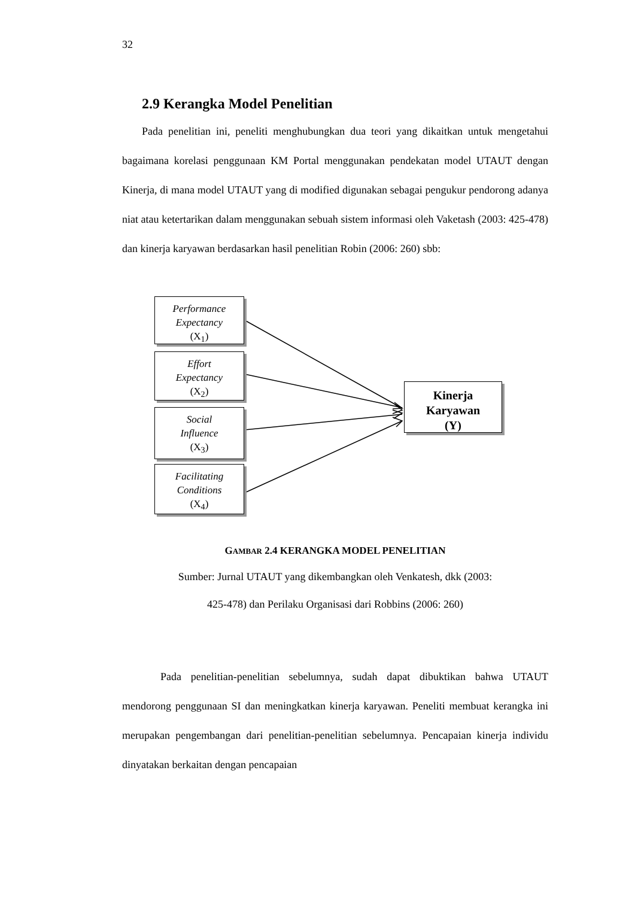32
2.9 Kerangka Model Penelitian
Pada penelitian ini, peneliti menghubungkan dua teori yang dikaitkan untuk mengetahui bagaimana korelasi penggunaan KM Portal menggunakan pendekatan model UTAUT dengan Kinerja, di mana model UTAUT yang di modified digunakan sebagai pengukur pendorong adanya niat atau ketertarikan dalam menggunakan sebuah sistem informasi oleh Vaketash (2003: 425-478) dan kinerja karyawan berdasarkan hasil penelitian Robin (2006: 260) sbb:
Performance
Expectancy
(X<sub>1</sub>)
Effort
Expectancy
(X<sub>2</sub>)
Social
Influence
(X<sub>3</sub>)
Facilitating
Conditions
(X<sub>4</sub>)
Kinerja
Karyawan
(Y)
GAMBAR 2.4 KERANGKA MODEL PENELITIAN
Sumber: Jurnal UTAUT yang dikembangkan oleh Venkatesh, dkk (2003:
425-478) dan Perilaku Organisasi dari Robbins (2006: 260)
Pada penelitian-penelitian sebelumnya, sudah dapat dibuktikan bahwa UTAUT mendorong penggunaan SI dan meningkatkan kinerja karyawan. Peneliti membuat kerangka ini merupakan pengembangan dari penelitian-penelitian sebelumnya. Pencapaian kinerja individu dinyatakan berkaitan dengan pencapaian